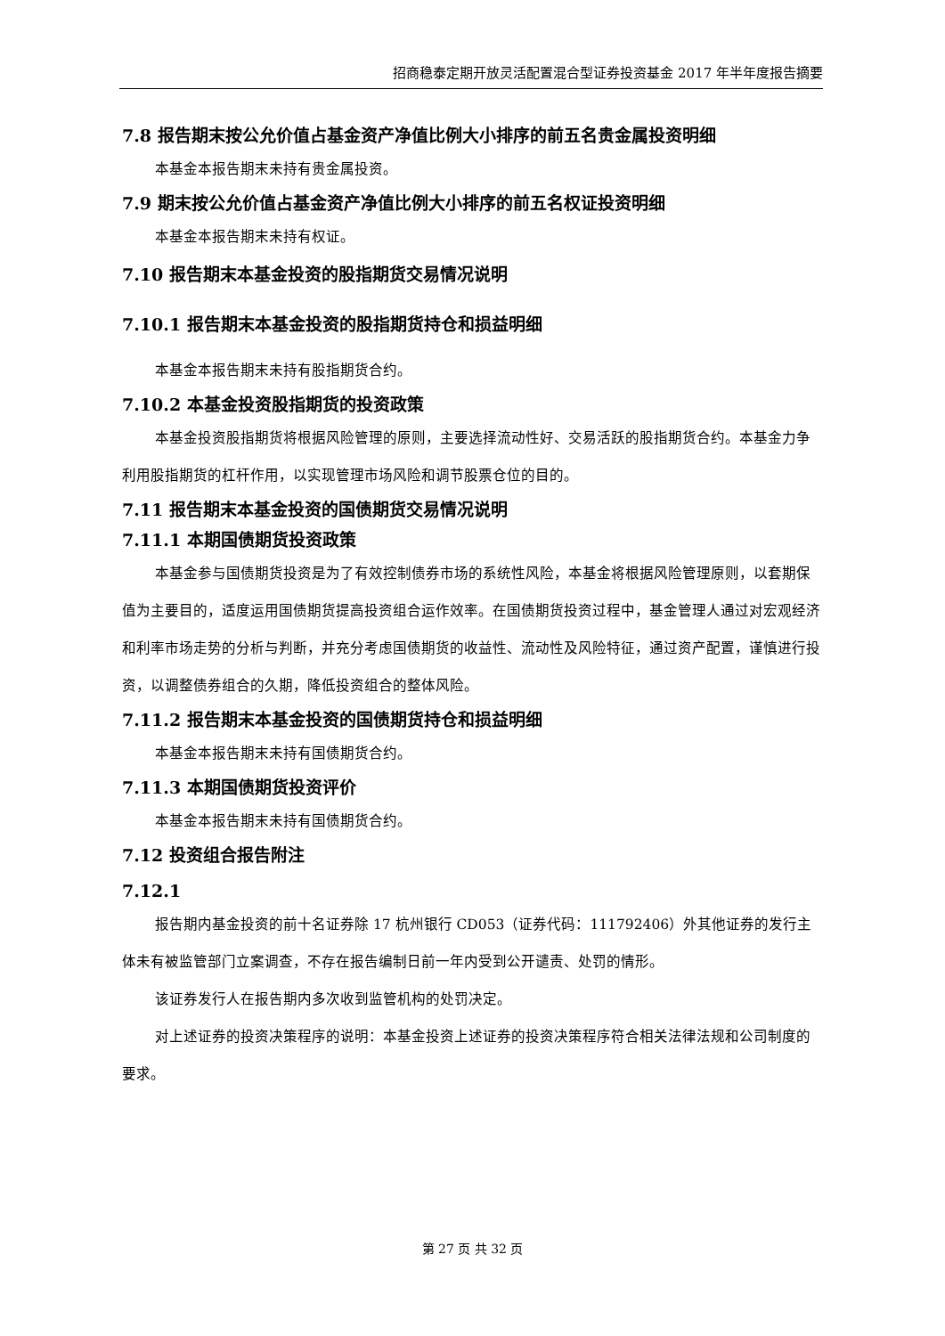招商稳泰定期开放灵活配置混合型证券投资基金 2017 年半年度报告摘要
7.8 报告期末按公允价值占基金资产净值比例大小排序的前五名贵金属投资明细
本基金本报告期末未持有贵金属投资。
7.9 期末按公允价值占基金资产净值比例大小排序的前五名权证投资明细
本基金本报告期末未持有权证。
7.10 报告期末本基金投资的股指期货交易情况说明
7.10.1 报告期末本基金投资的股指期货持仓和损益明细
本基金本报告期末未持有股指期货合约。
7.10.2 本基金投资股指期货的投资政策
本基金投资股指期货将根据风险管理的原则，主要选择流动性好、交易活跃的股指期货合约。本基金力争利用股指期货的杠杆作用，以实现管理市场风险和调节股票仓位的目的。
7.11 报告期末本基金投资的国债期货交易情况说明
7.11.1 本期国债期货投资政策
本基金参与国债期货投资是为了有效控制债券市场的系统性风险，本基金将根据风险管理原则，以套期保值为主要目的，适度运用国债期货提高投资组合运作效率。在国债期货投资过程中，基金管理人通过对宏观经济和利率市场走势的分析与判断，并充分考虑国债期货的收益性、流动性及风险特征，通过资产配置，谨慎进行投资，以调整债券组合的久期，降低投资组合的整体风险。
7.11.2 报告期末本基金投资的国债期货持仓和损益明细
本基金本报告期末未持有国债期货合约。
7.11.3 本期国债期货投资评价
本基金本报告期末未持有国债期货合约。
7.12 投资组合报告附注
7.12.1
报告期内基金投资的前十名证券除 17 杭州银行 CD053（证券代码：111792406）外其他证券的发行主体未有被监管部门立案调查，不存在报告编制日前一年内受到公开谴责、处罚的情形。
该证券发行人在报告期内多次收到监管机构的处罚决定。
对上述证券的投资决策程序的说明：本基金投资上述证券的投资决策程序符合相关法律法规和公司制度的要求。
第 27 页 共 32 页